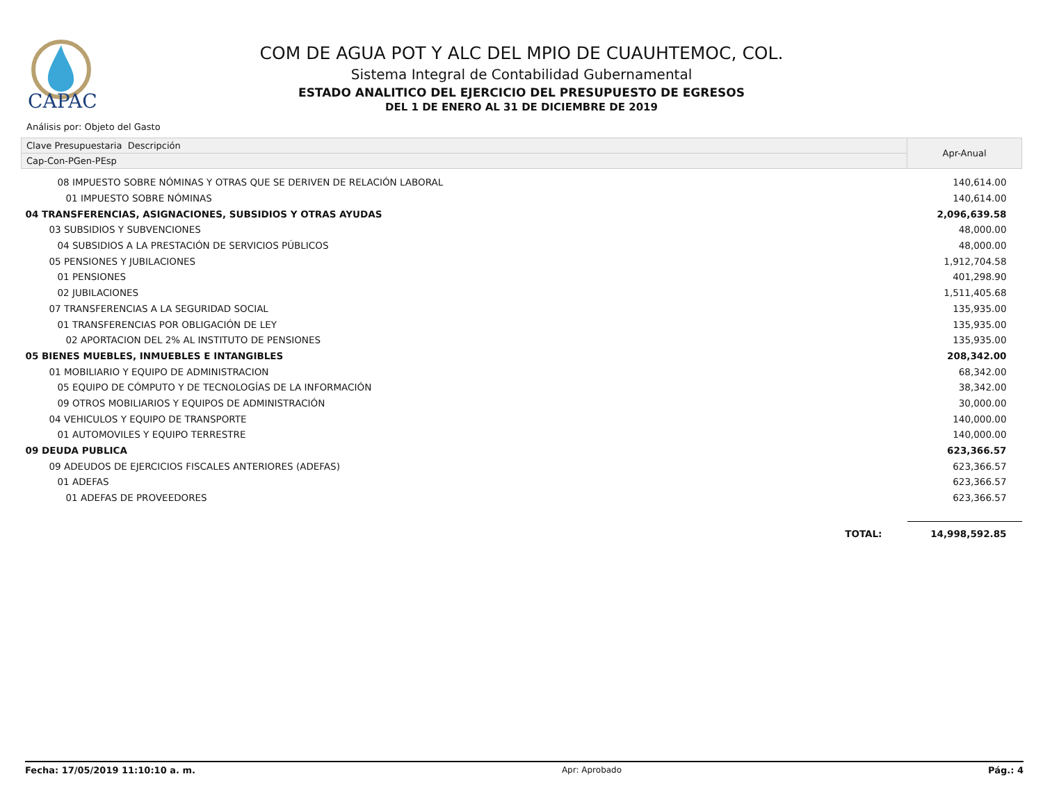CAPAC
COM DE AGUA POT Y ALC DEL MPIO DE CUAUHTEMOC, COL.
Sistema Integral de Contabilidad Gubernamental
ESTADO ANALITICO DEL EJERCICIO DEL PRESUPUESTO DE EGRESOS
DEL 1 DE ENERO AL 31 DE DICIEMBRE DE 2019
Análisis por: Objeto del Gasto
| Clave Presupuestaria Descripción | Apr-Anual |
| --- | --- |
| Cap-Con-PGen-PEsp | |
| 08 IMPUESTO SOBRE NÓMINAS Y OTRAS QUE SE DERIVEN DE RELACIÓN LABORAL | 140,614.00 |
| 01 IMPUESTO SOBRE NÓMINAS | 140,614.00 |
| 04 TRANSFERENCIAS, ASIGNACIONES, SUBSIDIOS Y OTRAS AYUDAS | 2,096,639.58 |
| 03 SUBSIDIOS Y SUBVENCIONES | 48,000.00 |
| 04 SUBSIDIOS A LA PRESTACIÓN DE SERVICIOS PÚBLICOS | 48,000.00 |
| 05 PENSIONES Y JUBILACIONES | 1,912,704.58 |
| 01 PENSIONES | 401,298.90 |
| 02 JUBILACIONES | 1,511,405.68 |
| 07 TRANSFERENCIAS A LA SEGURIDAD SOCIAL | 135,935.00 |
| 01 TRANSFERENCIAS POR OBLIGACIÓN DE LEY | 135,935.00 |
| 02 APORTACION DEL 2% AL INSTITUTO DE PENSIONES | 135,935.00 |
| 05 BIENES MUEBLES, INMUEBLES E INTANGIBLES | 208,342.00 |
| 01 MOBILIARIO Y EQUIPO DE ADMINISTRACION | 68,342.00 |
| 05 EQUIPO DE CÓMPUTO Y DE TECNOLOGÍAS DE LA INFORMACIÓN | 38,342.00 |
| 09 OTROS MOBILIARIOS Y EQUIPOS DE ADMINISTRACIÓN | 30,000.00 |
| 04 VEHICULOS Y EQUIPO DE TRANSPORTE | 140,000.00 |
| 01 AUTOMOVILES Y EQUIPO TERRESTRE | 140,000.00 |
| 09 DEUDA PUBLICA | 623,366.57 |
| 09 ADEUDOS DE EJERCICIOS FISCALES ANTERIORES (ADEFAS) | 623,366.57 |
| 01 ADEFAS | 623,366.57 |
| 01 ADEFAS DE PROVEEDORES | 623,366.57 |
| TOTAL: | 14,998,592.85 |
Fecha: 17/05/2019 11:10:10 a. m. Apr: Aprobado Pág.: 4